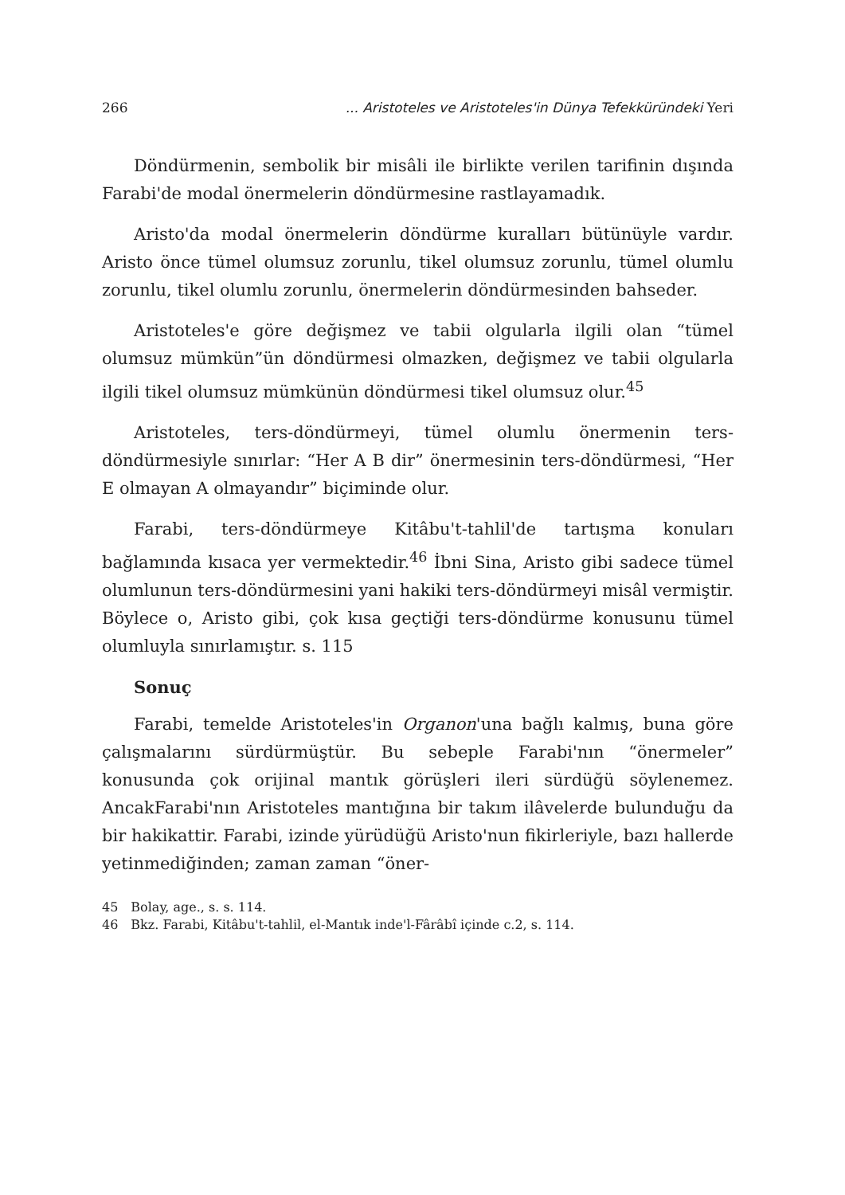266... Aristoteles ve Aristoteles'in Dünya Tefekküründeki Yeri
Döndürmenin, sembolik bir misâli ile birlikte verilen tarifinin dışında Farabi'de modal önermelerin döndürmesine rastlayamadık.
Aristo'da modal önermelerin döndürme kuralları bütünüyle vardır. Aristo önce tümel olumsuz zorunlu, tikel olumsuz zorunlu, tümel olumlu zorunlu, tikel olumlu zorunlu, önermelerin döndürmesinden bahseder.
Aristoteles'e göre değişmez ve tabii olgularla ilgili olan “tümel olumsuz mümkün”ün döndürmesi olmazken, değişmez ve tabii olgularla ilgili tikel olumsuz mümkünün döndürmesi tikel olumsuz olur.<sup>45</sup>
Aristoteles, ters-döndürmeyi, tümel olumlu önermenin ters-döndürmesiyle sınırlar: “Her A B dir” önermesinin ters-döndürmesi, “Her E olmayan A olmayandır” biçiminde olur.
Farabi, ters-döndürmeye Kitâbu't-tahlil'de tartışma konuları bağlamında kısaca yer vermektedir.<sup>46</sup> İbni Sina, Aristo gibi sadece tümel olumlunun ters-döndürmesini yani hakiki ters-döndürmeyi misâl vermiştir. Böylece o, Aristo gibi, çok kısa geçtiği ters-döndürme konusunu tümel olumluyla sınırlamıştır. s. 115
Sonuç
Farabi, temelde Aristoteles'in Organon'una bağlı kalmış, buna göre çalışmalarını sürdürmüştür. Bu sebeple Farabi'nın “önermeler” konusunda çok orijinal mantık görüşleri ileri sürdüğü söylenemez. AncakFarabi'nın Aristoteles mantığına bir takım ilâvelerde bulunduğu da bir hakikattir. Farabi, izinde yürüdüğü Aristo'nun fikirleriyle, bazı hallerde yetinmediğinden; zaman zaman “öner-
45 Bolay, age., s. s. 114.
46 Bkz. Farabi, Kitâbu't-tahlil, el-Mantık inde'l-Fârâbî içinde c.2, s. 114.